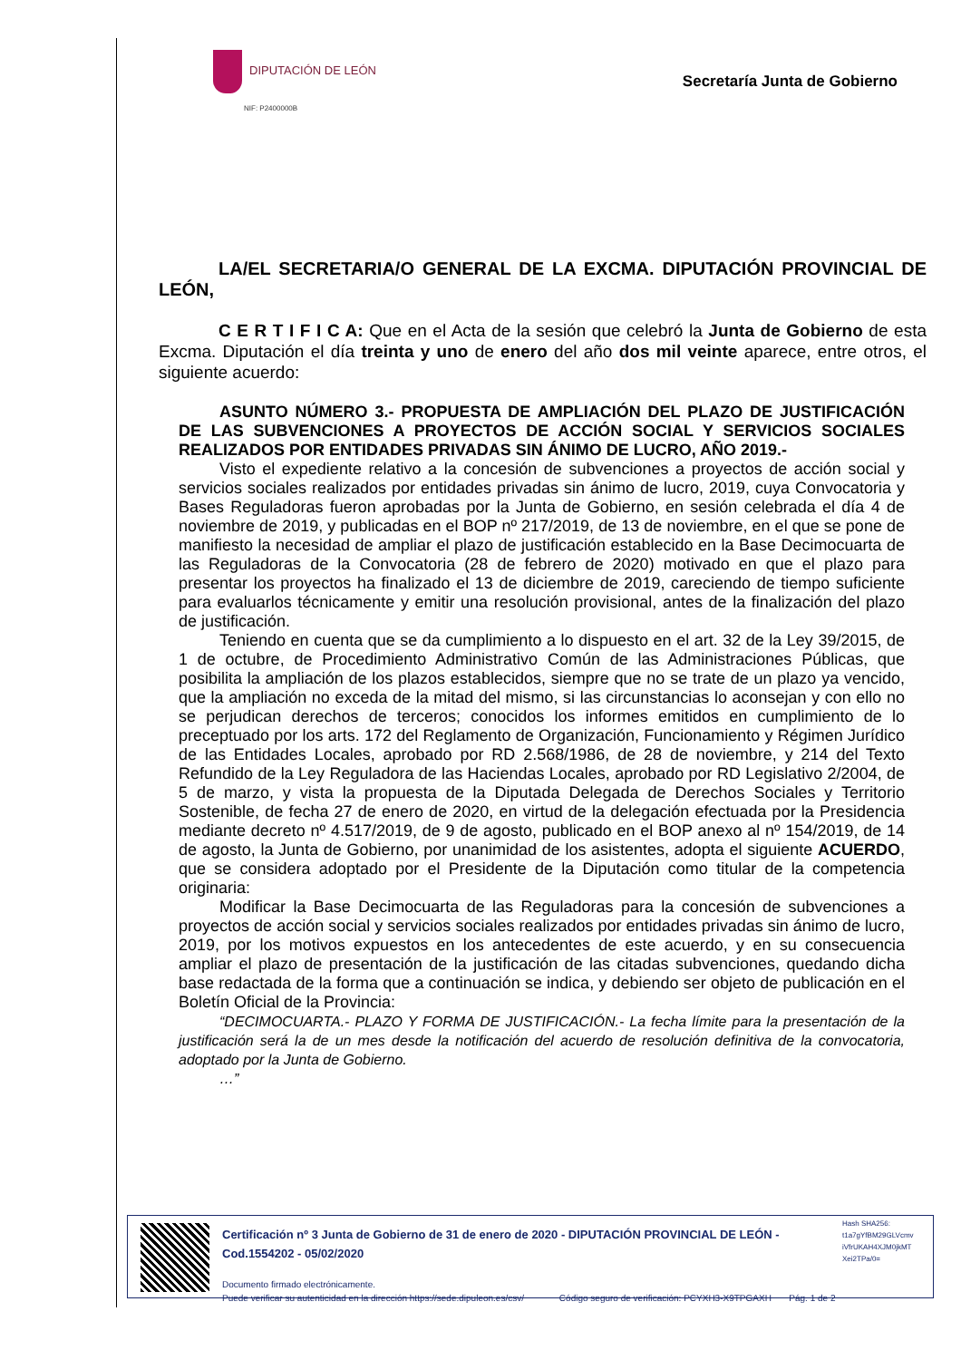DIPUTACIÓN DE LEÓN
NIF: P2400000B
Secretaría Junta de Gobierno
LA/EL SECRETARIA/O GENERAL DE LA EXCMA. DIPUTACIÓN PROVINCIAL DE LEÓN,
C E R T I F I C A: Que en el Acta de la sesión que celebró la Junta de Gobierno de esta Excma. Diputación el día treinta y uno de enero del año dos mil veinte aparece, entre otros, el siguiente acuerdo:
ASUNTO NÚMERO 3.- PROPUESTA DE AMPLIACIÓN DEL PLAZO DE JUSTIFICACIÓN DE LAS SUBVENCIONES A PROYECTOS DE ACCIÓN SOCIAL Y SERVICIOS SOCIALES REALIZADOS POR ENTIDADES PRIVADAS SIN ÁNIMO DE LUCRO, AÑO 2019.-
Visto el expediente relativo a la concesión de subvenciones a proyectos de acción social y servicios sociales realizados por entidades privadas sin ánimo de lucro, 2019, cuya Convocatoria y Bases Reguladoras fueron aprobadas por la Junta de Gobierno, en sesión celebrada el día 4 de noviembre de 2019, y publicadas en el BOP nº 217/2019, de 13 de noviembre, en el que se pone de manifiesto la necesidad de ampliar el plazo de justificación establecido en la Base Decimocuarta de las Reguladoras de la Convocatoria (28 de febrero de 2020) motivado en que el plazo para presentar los proyectos ha finalizado el 13 de diciembre de 2019, careciendo de tiempo suficiente para evaluarlos técnicamente y emitir una resolución provisional, antes de la finalización del plazo de justificación.
Teniendo en cuenta que se da cumplimiento a lo dispuesto en el art. 32 de la Ley 39/2015, de 1 de octubre, de Procedimiento Administrativo Común de las Administraciones Públicas, que posibilita la ampliación de los plazos establecidos, siempre que no se trate de un plazo ya vencido, que la ampliación no exceda de la mitad del mismo, si las circunstancias lo aconsejan y con ello no se perjudican derechos de terceros; conocidos los informes emitidos en cumplimiento de lo preceptuado por los arts. 172 del Reglamento de Organización, Funcionamiento y Régimen Jurídico de las Entidades Locales, aprobado por RD 2.568/1986, de 28 de noviembre, y 214 del Texto Refundido de la Ley Reguladora de las Haciendas Locales, aprobado por RD Legislativo 2/2004, de 5 de marzo, y vista la propuesta de la Diputada Delegada de Derechos Sociales y Territorio Sostenible, de fecha 27 de enero de 2020, en virtud de la delegación efectuada por la Presidencia mediante decreto nº 4.517/2019, de 9 de agosto, publicado en el BOP anexo al nº 154/2019, de 14 de agosto, la Junta de Gobierno, por unanimidad de los asistentes, adopta el siguiente ACUERDO, que se considera adoptado por el Presidente de la Diputación como titular de la competencia originaria:
Modificar la Base Decimocuarta de las Reguladoras para la concesión de subvenciones a proyectos de acción social y servicios sociales realizados por entidades privadas sin ánimo de lucro, 2019, por los motivos expuestos en los antecedentes de este acuerdo, y en su consecuencia ampliar el plazo de presentación de la justificación de las citadas subvenciones, quedando dicha base redactada de la forma que a continuación se indica, y debiendo ser objeto de publicación en el Boletín Oficial de la Provincia:
“DECIMOCUARTA.- PLAZO Y FORMA DE JUSTIFICACIÓN.- La fecha límite para la presentación de la justificación será la de un mes desde la notificación del acuerdo de resolución definitiva de la convocatoria, adoptado por la Junta de Gobierno.
…”
Certificación nº 3 Junta de Gobierno de 31 de enero de 2020 - DIPUTACIÓN PROVINCIAL DE LEÓN - Cod.1554202 - 05/02/2020
Documento firmado electrónicamente.
Puede verificar su autenticidad en la dirección https://sede.dipuleon.es/csv/ Código seguro de verificación: PCYXH3-X9TPGAXH Pág. 1 de 2
Hash SHA256:
t1a7gYfBM29GLVcmv
iVfrUKAH4XJM0jkMT
Xei2TPa/0=